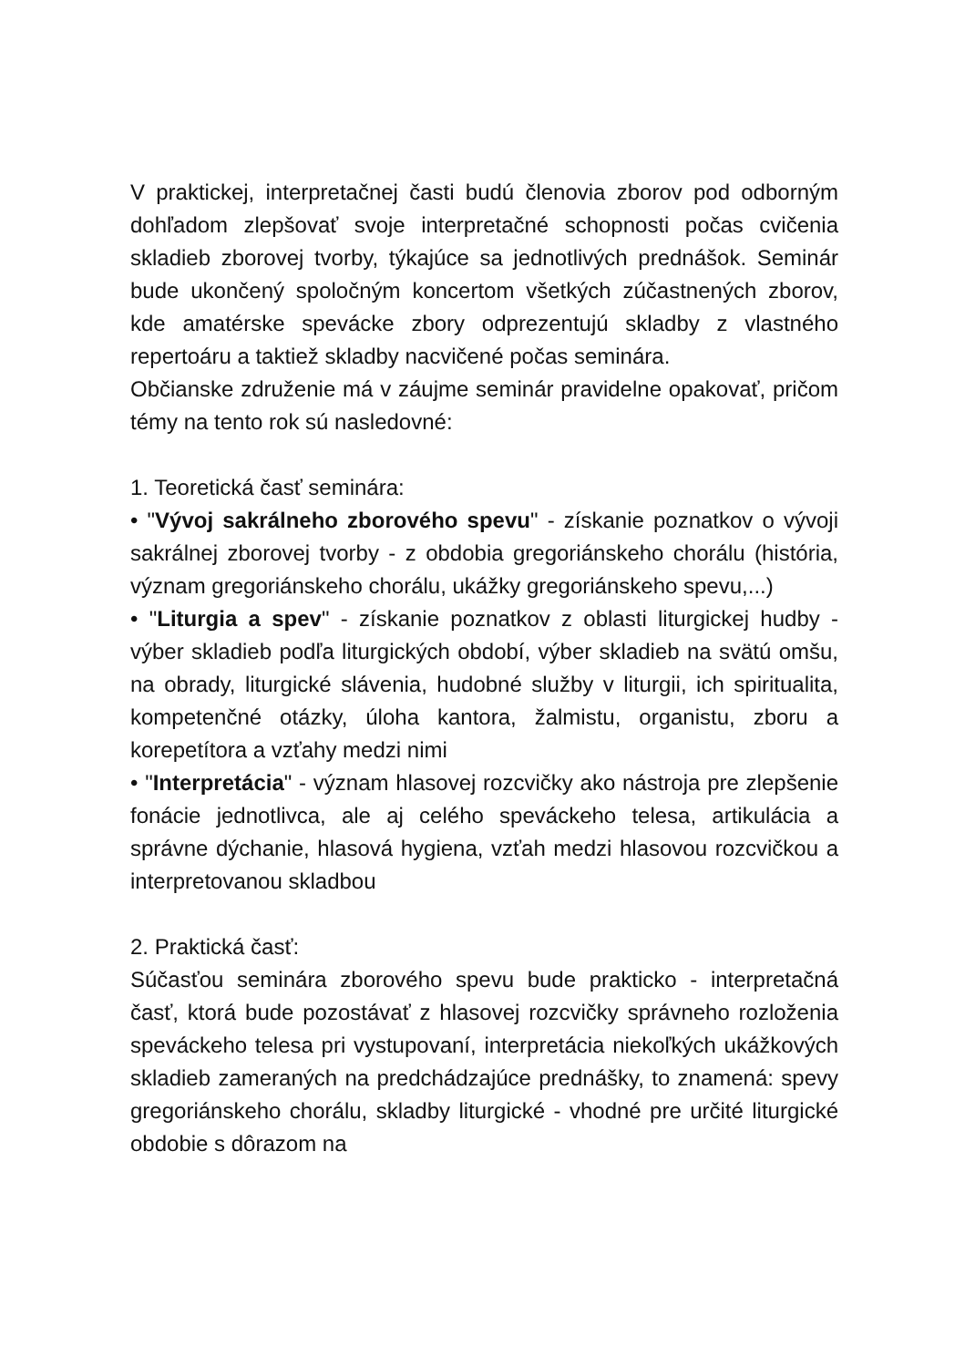V praktickej, interpretačnej časti budú členovia zborov pod odborným dohľadom zlepšovať svoje interpretačné schopnosti počas cvičenia skladieb zborovej tvorby, týkajúce sa jednotlivých prednášok. Seminár bude ukončený spoločným koncertom všetkých zúčastnených zborov, kde amatérske spevácke zbory odprezentujú skladby z vlastného repertoáru a taktiež skladby nacvičené počas seminára.
Občianske združenie má v záujme seminár pravidelne opakovať, pričom témy na tento rok sú nasledovné:
1. Teoretická časť seminára:
• "Vývoj sakrálneho zborového spevu" - získanie poznatkov o vývoji sakrálnej zborovej tvorby - z obdobia gregoriánskeho chorálu (história, význam gregoriánskeho chorálu, ukážky gregoriánskeho spevu,...)
• "Liturgia a spev" - získanie poznatkov z oblasti liturgickej hudby - výber skladieb podľa liturgických období, výber skladieb na svätú omšu, na obrady, liturgické slávenia, hudobné služby v liturgii, ich spiritualita, kompetenčné otázky, úloha kantora, žalmistu, organistu, zboru a korepetítora a vzťahy medzi nimi
• "Interpretácia" - význam hlasovej rozcvičky ako nástroja pre zlepšenie fonácie jednotlivca, ale aj celého speváckeho telesa, artikulácia a správne dýchanie, hlasová hygiena, vzťah medzi hlasovou rozcvičkou a interpretovanou skladbou
2. Praktická časť:
Súčasťou seminára zborového spevu bude prakticko - interpretačná časť, ktorá bude pozostávať z hlasovej rozcvičky správneho rozloženia speváckeho telesa pri vystupovaní, interpretácia niekoľkých ukážkových skladieb zameraných na predchádzajúce prednášky, to znamená: spevy gregoriánskeho chorálu, skladby liturgické - vhodné pre určité liturgické obdobie s dôrazom na